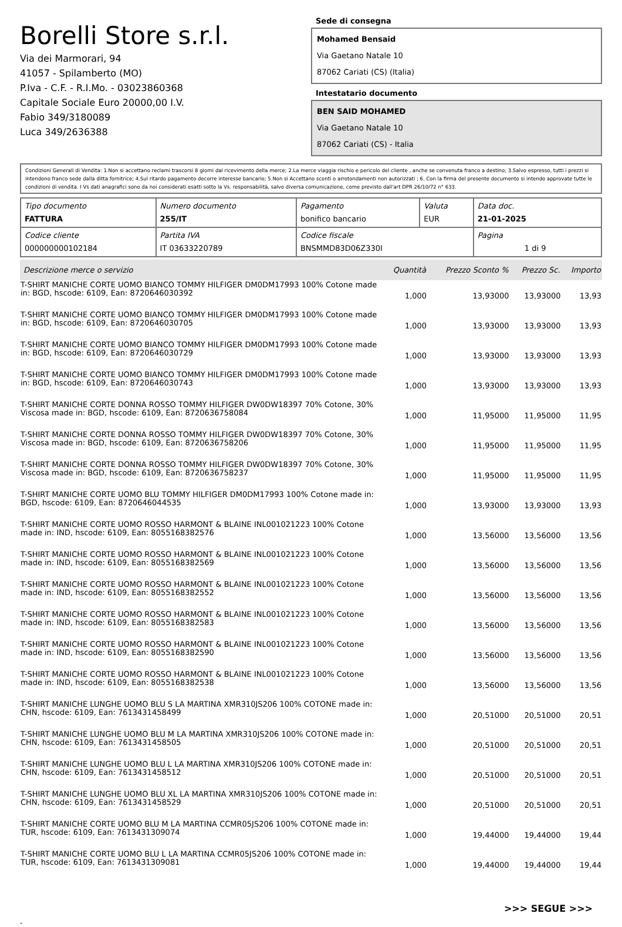Borelli Store s.r.l.
Via dei Marmorari, 94
41057 - Spilamberto (MO)
P.Iva - C.F. - R.I.Mo. - 03023860368
Capitale Sociale Euro 20000,00 I.V.
Fabio 349/3180089
Luca 349/2636388
Sede di consegna
Mohamed Bensaid
Via Gaetano Natale 10
87062 Cariati (CS) (Italia)
Intestatario documento
BEN SAID MOHAMED
Via Gaetano Natale 10
87062 Cariati (CS) - Italia
Condizioni Generali di Vendita: 1.Non si accettano reclami trascorsi 8 giorni dal ricevimento della merce; 2.La merce viaggia rischio e pericolo del cliente , anche se convenuta franco a destino; 3.Salvo espresso, tutti i prezzi si intendono franco sede dalla ditta fornitrice; 4.Sul ritardo pagamento decorre interesse bancario; 5.Non si Accettano sconti o arrotondamenti non autorizzati ; 6. Con la firma del presente documento si intendo approvate tutte le condizioni di vendita. I Vs dati anagrafici sono da noi considerati esatti sotto la Vs. responsabilità, salvo diversa comunicazione, come previsto dall'art DPR 26/10/72 n° 633.
| Tipo documento FATTURA | Numero documento 255/IT | Pagamento bonifico bancario | Valuta EUR | Data doc. 21-01-2025 |
| Codice cliente 000000000102184 | Partita IVA IT 03633220789 | Codice fiscale BNSMMD83D06Z330I | | Pagina 1 di 9 |
| Descrizione merce o servizio | Quantità | Prezzo Sconto % | Prezzo Sc. | Importo |
| --- | --- | --- | --- | --- |
| T-SHIRT MANICHE CORTE UOMO BIANCO TOMMY HILFIGER DM0DM17993 100% Cotone made in: BGD, hscode: 6109, Ean: 8720646030392 | 1,000 | 13,93000 | 13,93000 | 13,93 |
| T-SHIRT MANICHE CORTE UOMO BIANCO TOMMY HILFIGER DM0DM17993 100% Cotone made in: BGD, hscode: 6109, Ean: 8720646030705 | 1,000 | 13,93000 | 13,93000 | 13,93 |
| T-SHIRT MANICHE CORTE UOMO BIANCO TOMMY HILFIGER DM0DM17993 100% Cotone made in: BGD, hscode: 6109, Ean: 8720646030729 | 1,000 | 13,93000 | 13,93000 | 13,93 |
| T-SHIRT MANICHE CORTE UOMO BIANCO TOMMY HILFIGER DM0DM17993 100% Cotone made in: BGD, hscode: 6109, Ean: 8720646030743 | 1,000 | 13,93000 | 13,93000 | 13,93 |
| T-SHIRT MANICHE CORTE DONNA ROSSO TOMMY HILFIGER DW0DW18397 70% Cotone, 30% Viscosa made in: BGD, hscode: 6109, Ean: 8720636758084 | 1,000 | 11,95000 | 11,95000 | 11,95 |
| T-SHIRT MANICHE CORTE DONNA ROSSO TOMMY HILFIGER DW0DW18397 70% Cotone, 30% Viscosa made in: BGD, hscode: 6109, Ean: 8720636758206 | 1,000 | 11,95000 | 11,95000 | 11,95 |
| T-SHIRT MANICHE CORTE DONNA ROSSO TOMMY HILFIGER DW0DW18397 70% Cotone, 30% Viscosa made in: BGD, hscode: 6109, Ean: 8720636758237 | 1,000 | 11,95000 | 11,95000 | 11,95 |
| T-SHIRT MANICHE CORTE UOMO BLU TOMMY HILFIGER DM0DM17993 100% Cotone made in: BGD, hscode: 6109, Ean: 8720646044535 | 1,000 | 13,93000 | 13,93000 | 13,93 |
| T-SHIRT MANICHE CORTE UOMO ROSSO HARMONT & BLAINE INL001021223 100% Cotone made in: IND, hscode: 6109, Ean: 8055168382576 | 1,000 | 13,56000 | 13,56000 | 13,56 |
| T-SHIRT MANICHE CORTE UOMO ROSSO HARMONT & BLAINE INL001021223 100% Cotone made in: IND, hscode: 6109, Ean: 8055168382569 | 1,000 | 13,56000 | 13,56000 | 13,56 |
| T-SHIRT MANICHE CORTE UOMO ROSSO HARMONT & BLAINE INL001021223 100% Cotone made in: IND, hscode: 6109, Ean: 8055168382552 | 1,000 | 13,56000 | 13,56000 | 13,56 |
| T-SHIRT MANICHE CORTE UOMO ROSSO HARMONT & BLAINE INL001021223 100% Cotone made in: IND, hscode: 6109, Ean: 8055168382583 | 1,000 | 13,56000 | 13,56000 | 13,56 |
| T-SHIRT MANICHE CORTE UOMO ROSSO HARMONT & BLAINE INL001021223 100% Cotone made in: IND, hscode: 6109, Ean: 8055168382590 | 1,000 | 13,56000 | 13,56000 | 13,56 |
| T-SHIRT MANICHE CORTE UOMO ROSSO HARMONT & BLAINE INL001021223 100% Cotone made in: IND, hscode: 6109, Ean: 8055168382538 | 1,000 | 13,56000 | 13,56000 | 13,56 |
| T-SHIRT MANICHE LUNGHE UOMO BLU S LA MARTINA XMR310JS206 100% COTONE made in: CHN, hscode: 6109, Ean: 7613431458499 | 1,000 | 20,51000 | 20,51000 | 20,51 |
| T-SHIRT MANICHE LUNGHE UOMO BLU M LA MARTINA XMR310JS206 100% COTONE made in: CHN, hscode: 6109, Ean: 7613431458505 | 1,000 | 20,51000 | 20,51000 | 20,51 |
| T-SHIRT MANICHE LUNGHE UOMO BLU L LA MARTINA XMR310JS206 100% COTONE made in: CHN, hscode: 6109, Ean: 7613431458512 | 1,000 | 20,51000 | 20,51000 | 20,51 |
| T-SHIRT MANICHE LUNGHE UOMO BLU XL LA MARTINA XMR310JS206 100% COTONE made in: CHN, hscode: 6109, Ean: 7613431458529 | 1,000 | 20,51000 | 20,51000 | 20,51 |
| T-SHIRT MANICHE CORTE UOMO BLU M LA MARTINA CCMR05JS206 100% COTONE made in: TUR, hscode: 6109, Ean: 7613431309074 | 1,000 | 19,44000 | 19,44000 | 19,44 |
| T-SHIRT MANICHE CORTE UOMO BLU L LA MARTINA CCMR05JS206 100% COTONE made in: TUR, hscode: 6109, Ean: 7613431309081 | 1,000 | 19,44000 | 19,44000 | 19,44 |
>>> SEGUE >>>
-